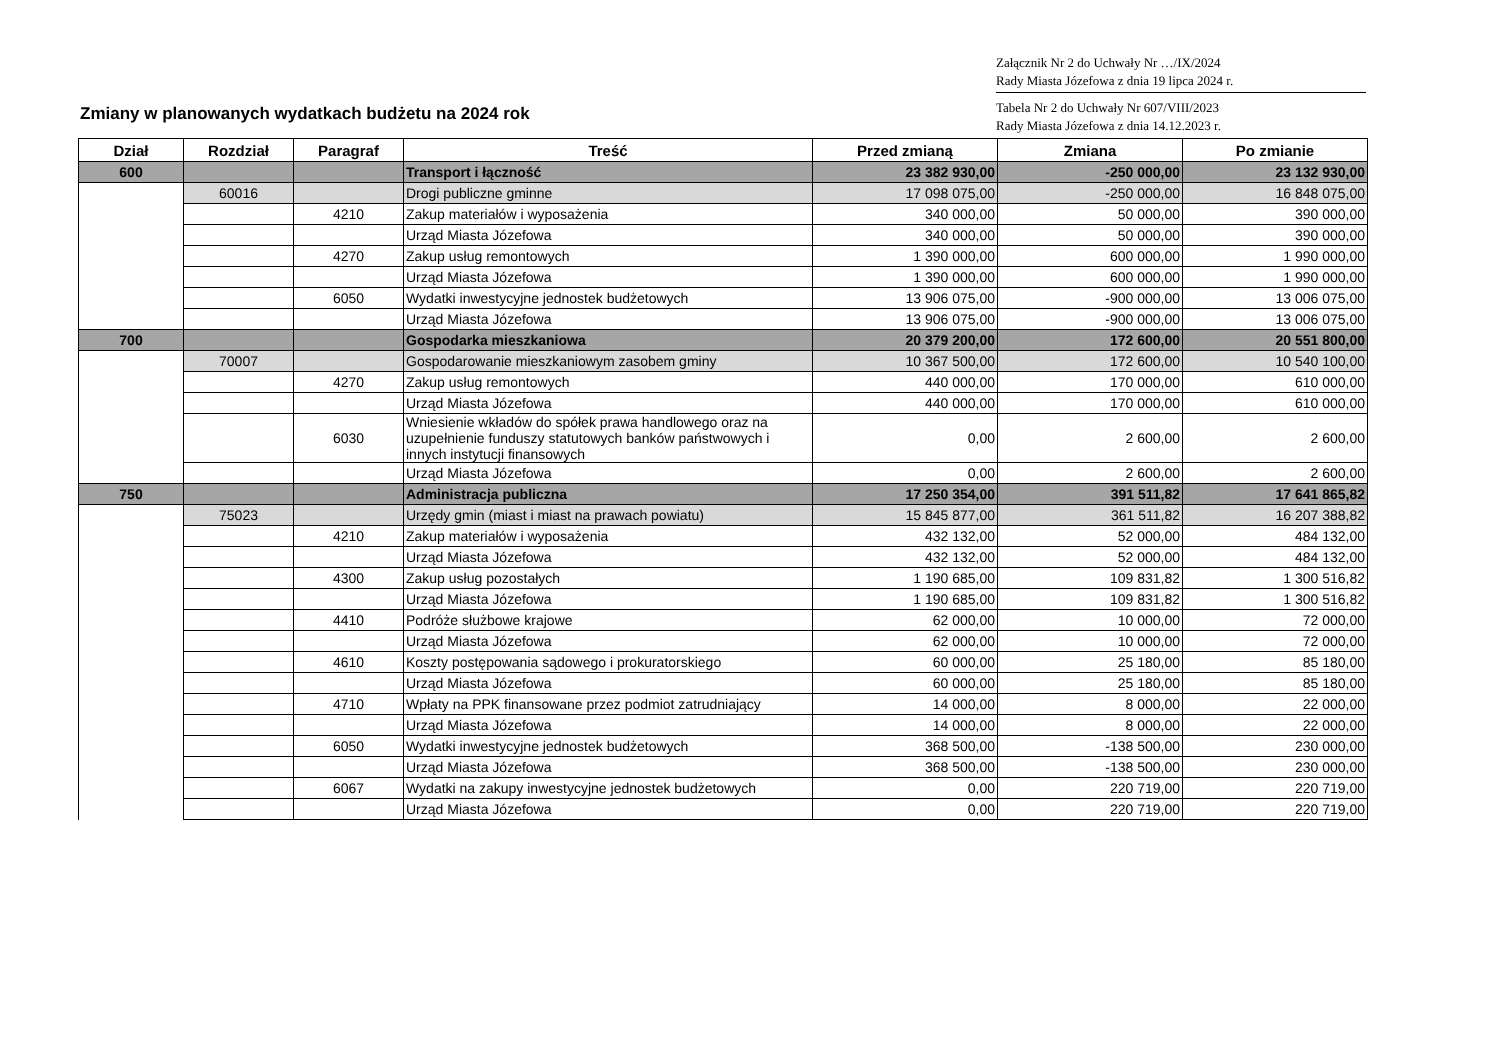Załącznik Nr 2 do Uchwały Nr …/IX/2024
Rady Miasta Józefowa z dnia 19 lipca 2024 r.
Tabela Nr 2 do Uchwały Nr 607/VIII/2023
Rady Miasta Józefowa z dnia 14.12.2023 r.
Zmiany w planowanych wydatkach budżetu na 2024 rok
| Dział | Rozdział | Paragraf | Treść | Przed zmianą | Zmiana | Po zmianie |
| --- | --- | --- | --- | --- | --- | --- |
| 600 | | | Transport i łączność | 23 382 930,00 | -250 000,00 | 23 132 930,00 |
| | 60016 | | Drogi publiczne gminne | 17 098 075,00 | -250 000,00 | 16 848 075,00 |
| | | 4210 | Zakup materiałów i wyposażenia | 340 000,00 | 50 000,00 | 390 000,00 |
| | | | Urząd Miasta Józefowa | 340 000,00 | 50 000,00 | 390 000,00 |
| | | 4270 | Zakup usług remontowych | 1 390 000,00 | 600 000,00 | 1 990 000,00 |
| | | | Urząd Miasta Józefowa | 1 390 000,00 | 600 000,00 | 1 990 000,00 |
| | | 6050 | Wydatki inwestycyjne jednostek budżetowych | 13 906 075,00 | -900 000,00 | 13 006 075,00 |
| | | | Urząd Miasta Józefowa | 13 906 075,00 | -900 000,00 | 13 006 075,00 |
| 700 | | | Gospodarka mieszkaniowa | 20 379 200,00 | 172 600,00 | 20 551 800,00 |
| | 70007 | | Gospodarowanie mieszkaniowym zasobem gminy | 10 367 500,00 | 172 600,00 | 10 540 100,00 |
| | | 4270 | Zakup usług remontowych | 440 000,00 | 170 000,00 | 610 000,00 |
| | | | Urząd Miasta Józefowa | 440 000,00 | 170 000,00 | 610 000,00 |
| | | 6030 | Wniesienie wkładów do spółek prawa handlowego oraz na uzupełnienie funduszy statutowych banków państwowych i innych instytucji finansowych | 0,00 | 2 600,00 | 2 600,00 |
| | | | Urząd Miasta Józefowa | 0,00 | 2 600,00 | 2 600,00 |
| 750 | | | Administracja publiczna | 17 250 354,00 | 391 511,82 | 17 641 865,82 |
| | 75023 | | Urzędy gmin (miast i miast na prawach powiatu) | 15 845 877,00 | 361 511,82 | 16 207 388,82 |
| | | 4210 | Zakup materiałów i wyposażenia | 432 132,00 | 52 000,00 | 484 132,00 |
| | | | Urząd Miasta Józefowa | 432 132,00 | 52 000,00 | 484 132,00 |
| | | 4300 | Zakup usług pozostałych | 1 190 685,00 | 109 831,82 | 1 300 516,82 |
| | | | Urząd Miasta Józefowa | 1 190 685,00 | 109 831,82 | 1 300 516,82 |
| | | 4410 | Podróże służbowe krajowe | 62 000,00 | 10 000,00 | 72 000,00 |
| | | | Urząd Miasta Józefowa | 62 000,00 | 10 000,00 | 72 000,00 |
| | | 4610 | Koszty postępowania sądowego i prokuratorskiego | 60 000,00 | 25 180,00 | 85 180,00 |
| | | | Urząd Miasta Józefowa | 60 000,00 | 25 180,00 | 85 180,00 |
| | | 4710 | Wpłaty na PPK finansowane przez podmiot zatrudniający | 14 000,00 | 8 000,00 | 22 000,00 |
| | | | Urząd Miasta Józefowa | 14 000,00 | 8 000,00 | 22 000,00 |
| | | 6050 | Wydatki inwestycyjne jednostek budżetowych | 368 500,00 | -138 500,00 | 230 000,00 |
| | | | Urząd Miasta Józefowa | 368 500,00 | -138 500,00 | 230 000,00 |
| | | 6067 | Wydatki na zakupy inwestycyjne jednostek budżetowych | 0,00 | 220 719,00 | 220 719,00 |
| | | | Urząd Miasta Józefowa | 0,00 | 220 719,00 | 220 719,00 |